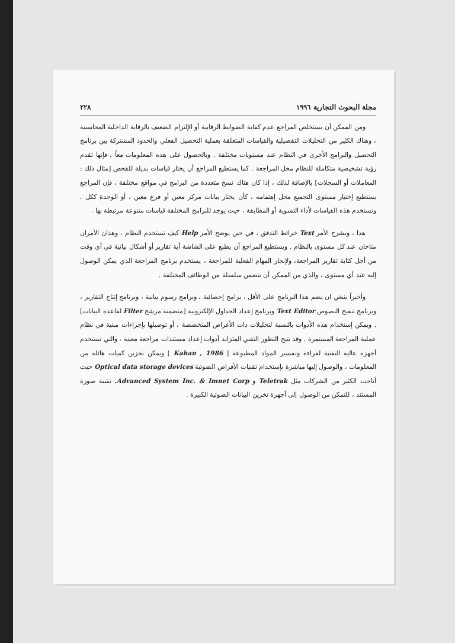مجلة البحوث التجارية ١٩٩٦ ٢٢٨
ومن الممكن أن يستخلص المراجع عدم كفاية الضوابط الرقابية أو الإلتزام الضعيف بالرقابة الداخلية المحاسبية ، وهناك الكثير من التحليلات التفصيلية والقياسات المتعلقة بعملية التحصيل الفعلي والحدود المشتركة بين برنامج التحصيل والبرامج الأخرى في النظام عند مستويات مختلفة . وبالحصول على هذه المعلومات معاً ، فإنها تقدم رؤية تشخيصية متكاملة للنظام محل المراجعة . كما يستطيع المراجع أن يختار قياسات بديلة للفحص [مثال ذلك : المعاملات أو السجلات] بالإضافة لذلك ، إذا كان هناك نسخ متعددة من البرامج في مواقع مختلفة ، فإن المراجع يستطيع إختيار مستوى التجميع محل إهتمامه ، كأن يختار بيانات مركز معين أو فرع معين ، أو الوحدة ككل . وتستخدم هذه القياسات لأداء التسوية أو المطابقة ، حيث يوجد للبرامج المختلفة قياسات متنوعة مرتبطة بها .
هذا ، ويشرح الأمر Text خرائط التدفق ، في حين يوضح الأمر Help كيف تستخدم النظام ، وهذان الأمران متاحان عند كل مستوى بالنظام . ويستطيع المراجع أن يطبع على الشاشة أية تقارير أو أشكال بيانية في أي وقت من أجل كتابة تقارير المراجعة، ولإنجاز المهام الفعلية للمراجعة ، يستخدم برنامج المراجعة الذي يمكن الوصول إليه عند أي مستوى ، والذي من الممكن أن يتضمن سلسلة من الوظائف المختلفة .
وأخيراً ينبغي ان يضم هذا البرنامج على الأقل ، برامج إحصائية ، وبرامج رسوم بيانية ، وبرنامج إنتاج التقارير ، وبرنامج تنقيح النصوص Text Editor وبرنامج إعداد الجداول الإلكترونية [متضمنة مرشح Filter لقاعدة البيانات] . ويمكن إستخدام هذه الأدوات بالنسبة لتحليلات ذات الأغراض المتخصصة ، أو توصيلها بإجراءات مبنية في نظام عملية المراجعة المستمرة . وقد يتيح التطور التقني المتزايد أدوات إعداد مستندات مراجعة معينة ، والتي تستخدم أجهزة عالية التقنية لقراءة وتفسير المواد المطبوعة [ Kahan , 1986 ] ويمكن تخزين كميات هائلة من المعلومات ، والوصول إليها مباشرة بإستخدام تقنيات الأقراص الضوئية Optical data storage devices حيث أتاحت الكثير من الشركات مثل Teletrak و Advanced System Inc. & Imnet Corp. تقنية صورة المستند ، للتمكن من الوصول إلى أجهزة تخزين البيانات الضوئية الكبيرة .